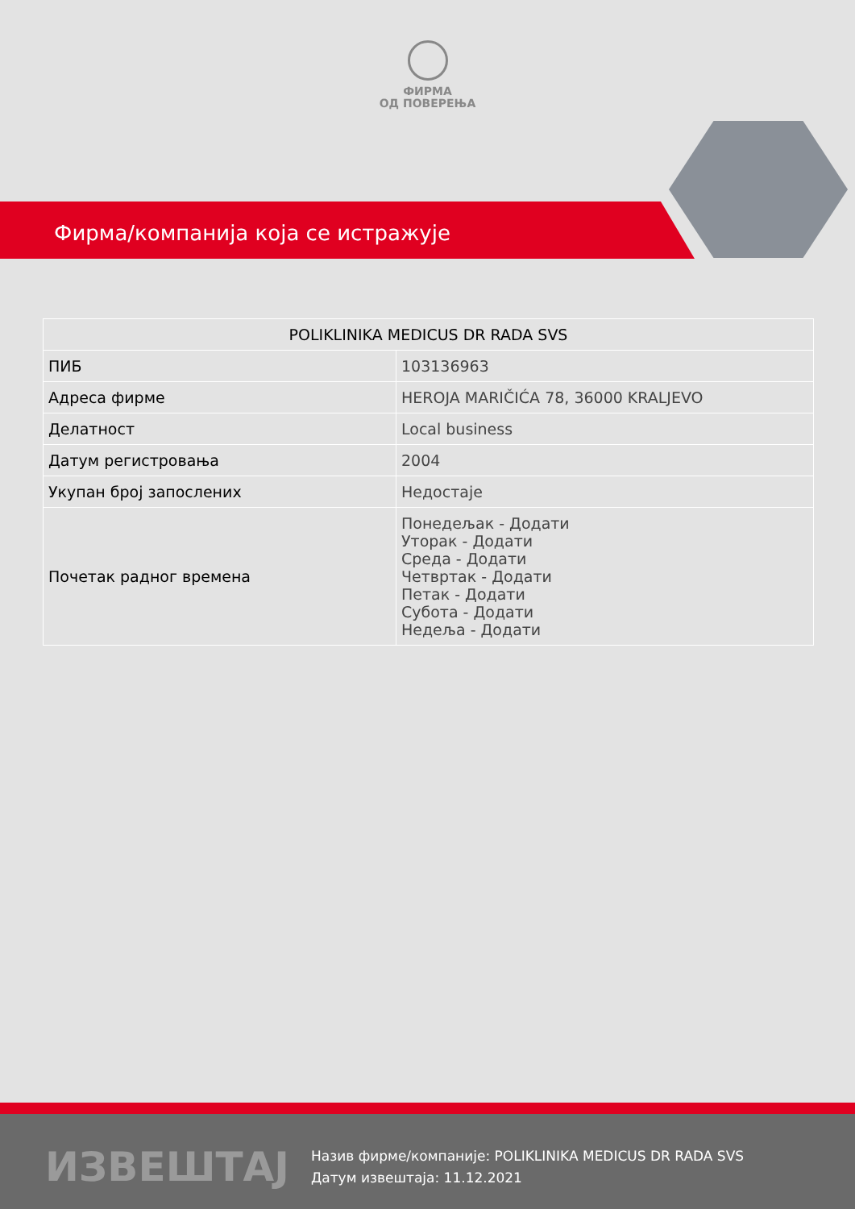ФИРМА
ОД ПОВЕРЕЊА
Фирма/компанија која се истражује
| POLIKLINIKA MEDICUS DR RADA SVS | |
| --- | --- |
| ПИБ | 103136963 |
| Адреса фирме | HEROJA MARIČIĆA 78, 36000 KRALJEVO |
| Делатност | Local business |
| Датум регистровања | 2004 |
| Укупан број запослених | Недостаје |
| Почетак радног времена | Понедељак - Додати Уторак - Додати Среда - Додати Четвртак - Додати Петак - Додати Субота - Додати Недеља - Додати |
ИЗВЕШТАЈ
Назив фирме/компаније: POLIKLINIKA MEDICUS DR RADA SVS
Датум извештаја: 11.12.2021